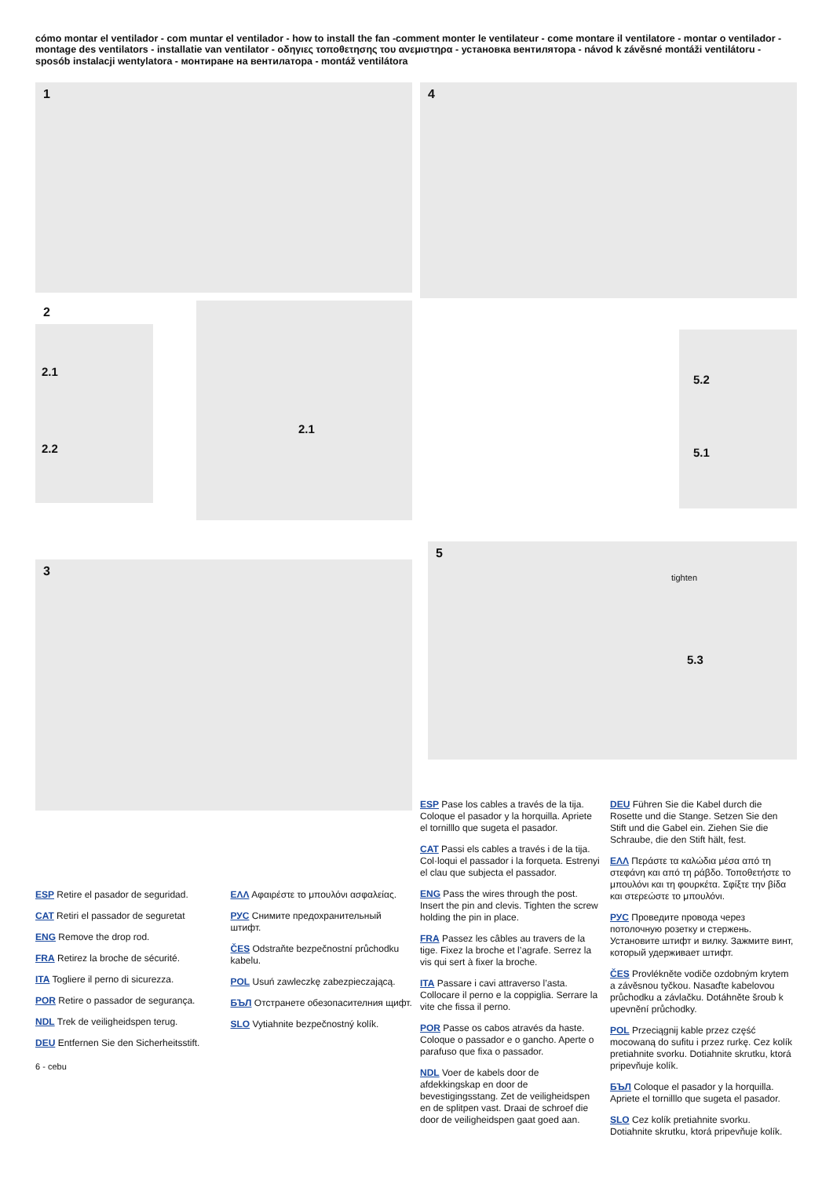cómo montar el ventilador - com muntar el ventilador - how to install the fan -comment monter le ventilateur - come montare il ventilatore - montar o ventilador - montage des ventilators - installatie van ventilator - οδηγιες τοποθετησης του ανεμιστηρα - установка вентилятора - návod k závěsné montáži ventilátoru - sposób instalacji wentylatora - монтиране на вентилатора - montáž ventilátora
1
2
2.1
2.2
2.1
3
ESP Retire el pasador de seguridad.
CAT Retiri el passador de seguretat
ENG Remove the drop rod.
FRA Retirez la broche de sécurité.
ITA Togliere il perno di sicurezza.
POR Retire o passador de segurança.
NDL Trek de veiligheidspen terug.
DEU Entfernen Sie den Sicherheitsstift.
ΕΛΛ Αφαιρέστε το μπουλόνι ασφαλείας.
РУС Снимите предохранительный штифт.
ČES Odstraňte bezpečnostní průchodku kabelu.
POL Usuń zawleczkę zabezpieczającą.
БЪЛ Отстранете обезопасителния щифт.
SLO Vytiahnite bezpečnostný kolík.
6 - cebu
4
5.2
5.1
5
tighten
5.3
ESP Pase los cables a través de la tija. Coloque el pasador y la horquilla. Apriete el tornilllo que sugeta el pasador.
CAT Passi els cables a través i de la tija. Col·loqui el passador i la forqueta. Estrenyi el clau que subjecta el passador.
ENG Pass the wires through the post. Insert the pin and clevis. Tighten the screw holding the pin in place.
FRA Passez les câbles au travers de la tige. Fixez la broche et l’agrafe. Serrez la vis qui sert à fixer la broche.
ITA Passare i cavi attraverso l’asta. Collocare il perno e la coppiglia. Serrare la vite che fissa il perno.
POR Passe os cabos através da haste. Coloque o passador e o gancho. Aperte o parafuso que fixa o passador.
NDL Voer de kabels door de afdekkingskap en door de bevestigingsstang. Zet de veiligheidspen en de splitpen vast. Draai de schroef die door de veiligheidspen gaat goed aan.
DEU Führen Sie die Kabel durch die Rosette und die Stange. Setzen Sie den Stift und die Gabel ein. Ziehen Sie die Schraube, die den Stift hält, fest.
ΕΛΛ Περάστε τα καλώδια μέσα από τη στεφάνη και από τη ράβδο. Τοποθετήστε το μπουλόνι και τη φουρκέτα. Σφίξτε την βίδα και στερεώστε το μπουλόνι.
РУС Проведите провода через потолочную розетку и стержень. Установите штифт и вилку. Зажмите винт, который удерживает штифт.
ČES Provlékněte vodiče ozdobným krytem a závěsnou tyčkou. Nasaďte kabelovou průchodku a závlačku. Dotáhněte šroub k upevnění průchodky.
POL Przeciągnij kable przez część mocowaną do sufitu i przez rurkę. Cez kolík pretiahnite svorku. Dotiahnite skrutku, ktorá pripevňuje kolík.
БЪЛ Coloque el pasador y la horquilla. Apriete el tornilllo que sugeta el pasador.
SLO Cez kolík pretiahnite svorku. Dotiahnite skrutku, ktorá pripevňuje kolík.